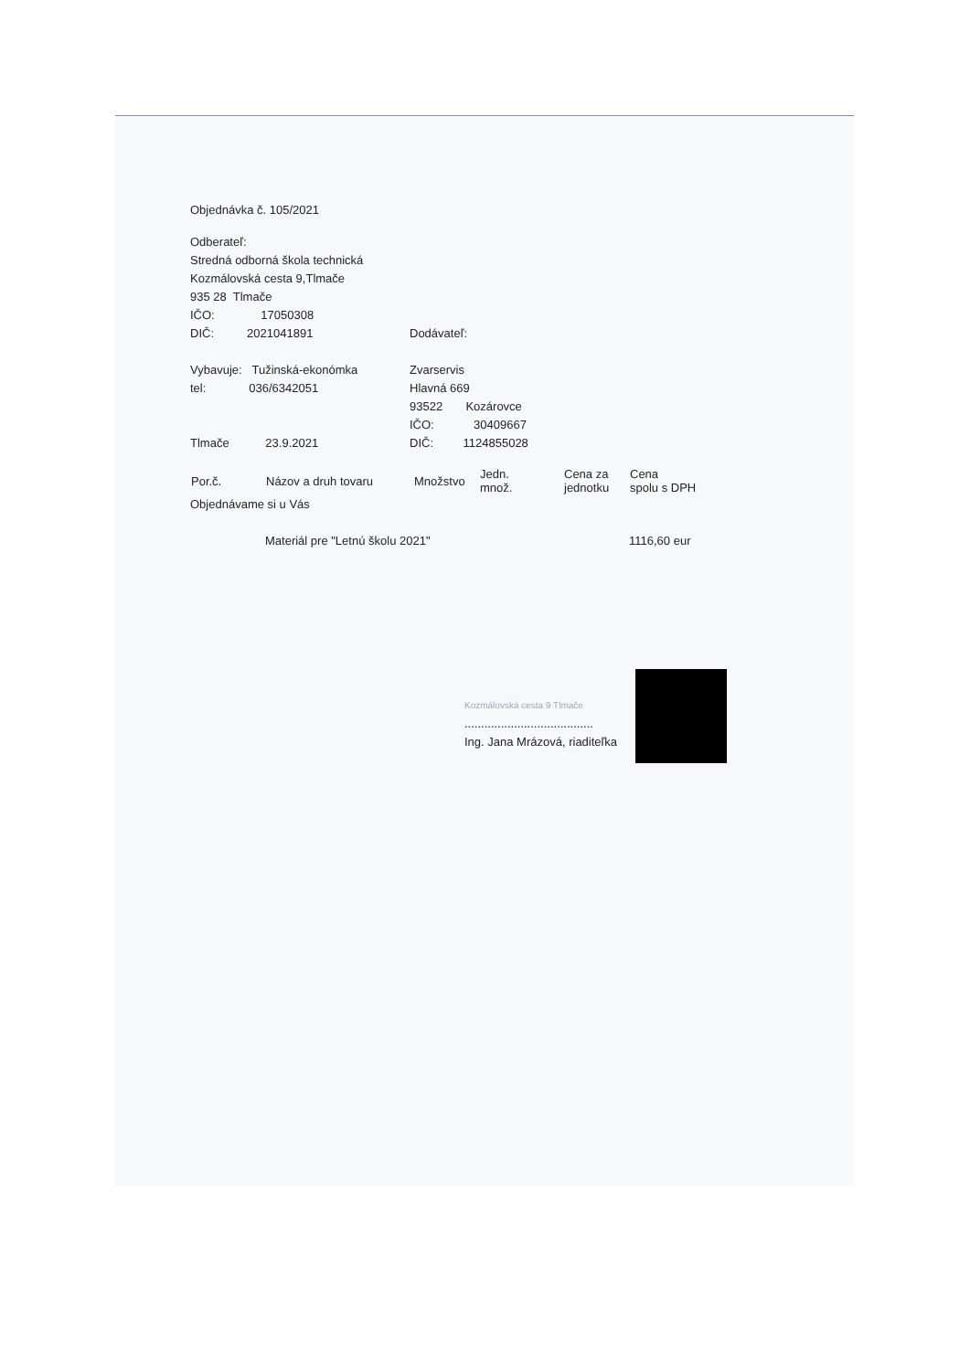Objednávka č. 105/2021
Odberateľ:
Stredná odborná škola technická
Kozmálovská cesta 9,Tlmače
935 28 Tlmače
| IČO: 17050308 | |
| DIČ: 2021041891 | Dodávateľ: |
| Vybavuje: Tužinská-ekonómka | Zvarservis |
| tel: 036/6342051 | Hlavná 669 |
| | 93522 Kozárovce |
| | IČO: 30409667 |
| Tlmače 23.9.2021 | DIČ: 1124855028 |
| Por.č. | Názov a druh tovaru | Množstvo | Jedn. množ. | Cena za jednotku | Cena spolu s DPH |
| --- | --- | --- | --- | --- | --- |
| Objednávame si u Vás | | | | | |
| | Materiál pre "Letnú školu 2021" | | | | 1116,60 eur |
Kozmálovská cesta 9 Tlmače
.......................................
Ing. Jana Mrázová, riaditeľka